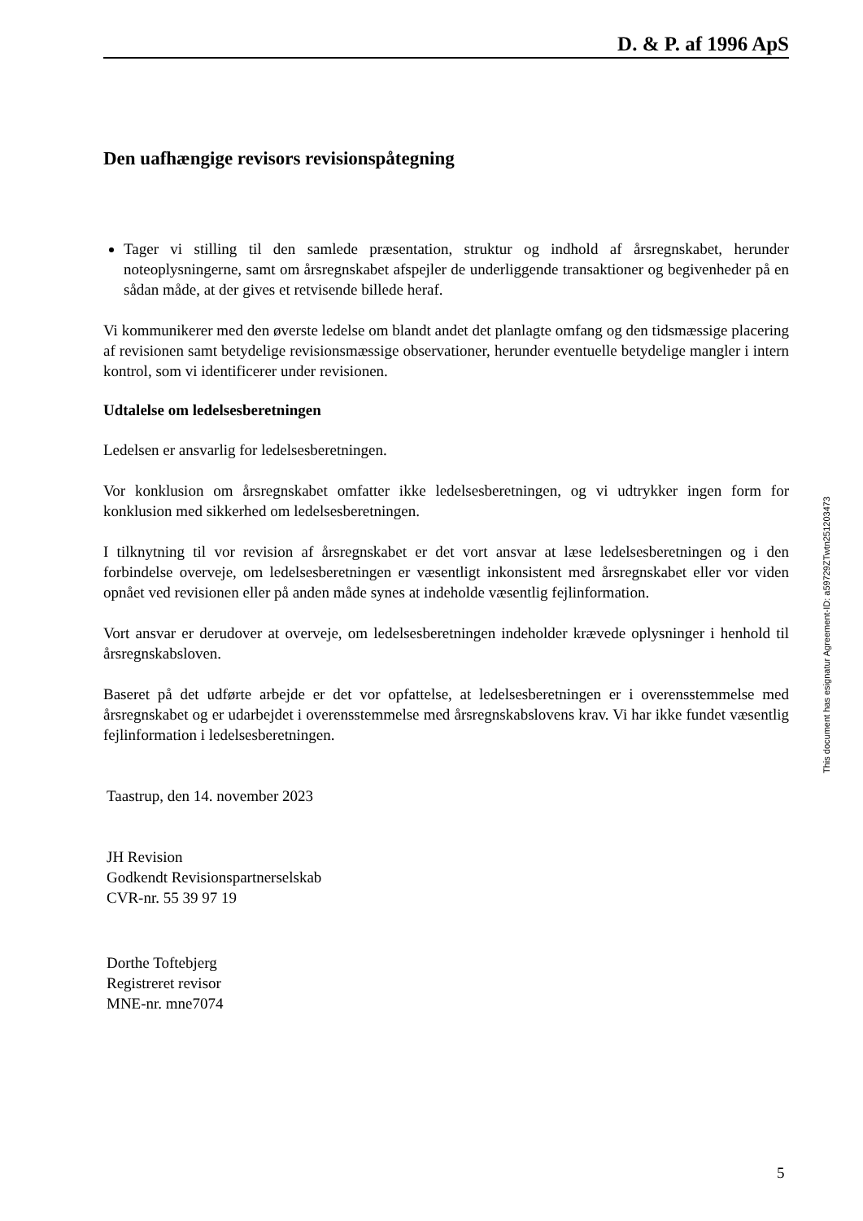D. & P. af 1996 ApS
Den uafhængige revisors revisionspåtegning
Tager vi stilling til den samlede præsentation, struktur og indhold af årsregnskabet, herunder noteoplysningerne, samt om årsregnskabet afspejler de underliggende transaktioner og begivenheder på en sådan måde, at der gives et retvisende billede heraf.
Vi kommunikerer med den øverste ledelse om blandt andet det planlagte omfang og den tidsmæssige placering af revisionen samt betydelige revisionsmæssige observationer, herunder eventuelle betydelige mangler i intern kontrol, som vi identificerer under revisionen.
Udtalelse om ledelsesberetningen
Ledelsen er ansvarlig for ledelsesberetningen.
Vor konklusion om årsregnskabet omfatter ikke ledelsesberetningen, og vi udtrykker ingen form for konklusion med sikkerhed om ledelsesberetningen.
I tilknytning til vor revision af årsregnskabet er det vort ansvar at læse ledelsesberetningen og i den forbindelse overveje, om ledelsesberetningen er væsentligt inkonsistent med årsregnskabet eller vor viden opnået ved revisionen eller på anden måde synes at indeholde væsentlig fejlinformation.
Vort ansvar er derudover at overveje, om ledelsesberetningen indeholder krævede oplysninger i henhold til årsregnskabsloven.
Baseret på det udførte arbejde er det vor opfattelse, at ledelsesberetningen er i overensstemmelse med årsregnskabet og er udarbejdet i overensstemmelse med årsregnskabslovens krav. Vi har ikke fundet væsentlig fejlinformation i ledelsesberetningen.
Taastrup, den 14. november 2023
JH Revision
Godkendt Revisionspartnerselskab
CVR-nr. 55 39 97 19
Dorthe Toftebjerg
Registreret revisor
MNE-nr. mne7074
This document has esignatur Agreement-ID: a59729ZTwtn251203473
5